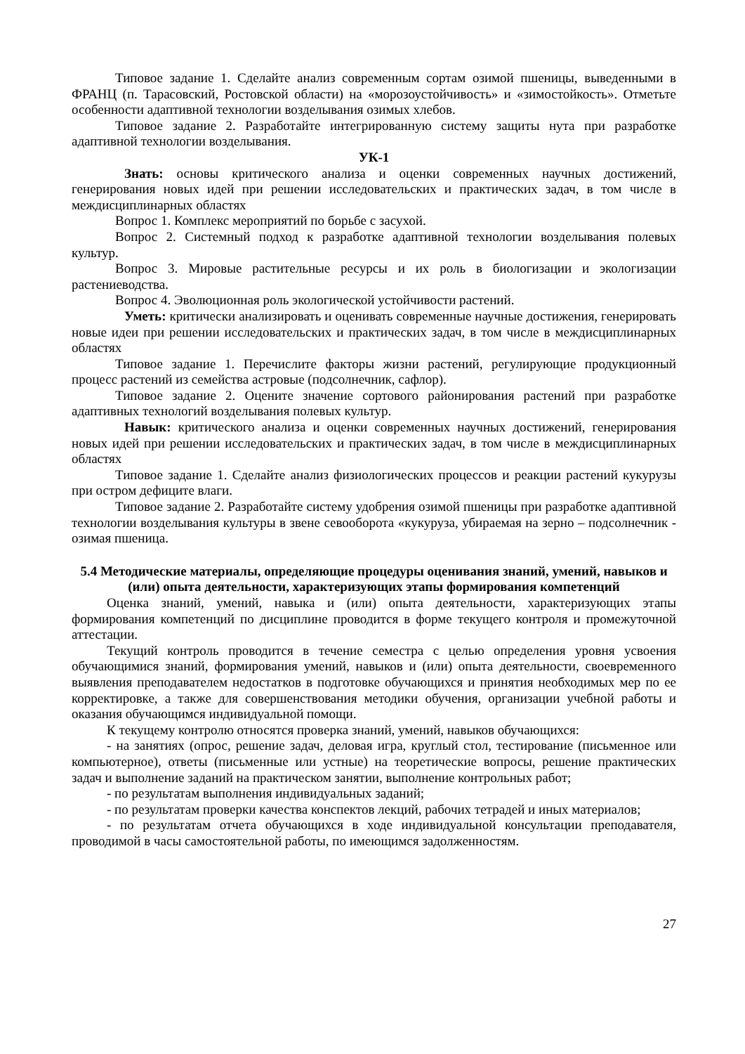Типовое задание 1. Сделайте анализ современным сортам озимой пшеницы, выведенными в ФРАНЦ (п. Тарасовский, Ростовской области) на «морозоустойчивость» и «зимостойкость». Отметьте особенности адаптивной технологии возделывания озимых хлебов.
Типовое задание 2. Разработайте интегрированную систему защиты нута при разработке адаптивной технологии возделывания.
УК-1
Знать: основы критического анализа и оценки современных научных достижений, генерирования новых идей при решении исследовательских и практических задач, в том числе в междисциплинарных областях
Вопрос 1. Комплекс мероприятий по борьбе с засухой.
Вопрос 2. Системный подход к разработке адаптивной технологии возделывания полевых культур.
Вопрос 3. Мировые растительные ресурсы и их роль в биологизации и экологизации растениеводства.
Вопрос 4. Эволюционная роль экологической устойчивости растений.
Уметь: критически анализировать и оценивать современные научные достижения, генерировать новые идеи при решении исследовательских и практических задач, в том числе в междисциплинарных областях
Типовое задание 1. Перечислите факторы жизни растений, регулирующие продукционный процесс растений из семейства астровые (подсолнечник, сафлор).
Типовое задание 2. Оцените значение сортового районирования растений при разработке адаптивных технологий возделывания полевых культур.
Навык: критического анализа и оценки современных научных достижений, генерирования новых идей при решении исследовательских и практических задач, в том числе в междисциплинарных областях
Типовое задание 1. Сделайте анализ физиологических процессов и реакции растений кукурузы при остром дефиците влаги.
Типовое задание 2. Разработайте систему удобрения озимой пшеницы при разработке адаптивной технологии возделывания культуры в звене севооборота «кукуруза, убираемая на зерно – подсолнечник - озимая пшеница.
5.4 Методические материалы, определяющие процедуры оценивания знаний, умений, навыков и (или) опыта деятельности, характеризующих этапы формирования компетенций
Оценка знаний, умений, навыка и (или) опыта деятельности, характеризующих этапы формирования компетенций по дисциплине проводится в форме текущего контроля и промежуточной аттестации.
Текущий контроль проводится в течение семестра с целью определения уровня усвоения обучающимися знаний, формирования умений, навыков и (или) опыта деятельности, своевременного выявления преподавателем недостатков в подготовке обучающихся и принятия необходимых мер по ее корректировке, а также для совершенствования методики обучения, организации учебной работы и оказания обучающимся индивидуальной помощи.
К текущему контролю относятся проверка знаний, умений, навыков обучающихся:
- на занятиях (опрос, решение задач, деловая игра, круглый стол, тестирование (письменное или компьютерное), ответы (письменные или устные) на теоретические вопросы, решение практических задач и выполнение заданий на практическом занятии, выполнение контрольных работ;
- по результатам выполнения индивидуальных заданий;
- по результатам проверки качества конспектов лекций, рабочих тетрадей и иных материалов;
- по результатам отчета обучающихся в ходе индивидуальной консультации преподавателя, проводимой в часы самостоятельной работы, по имеющимся задолженностям.
27